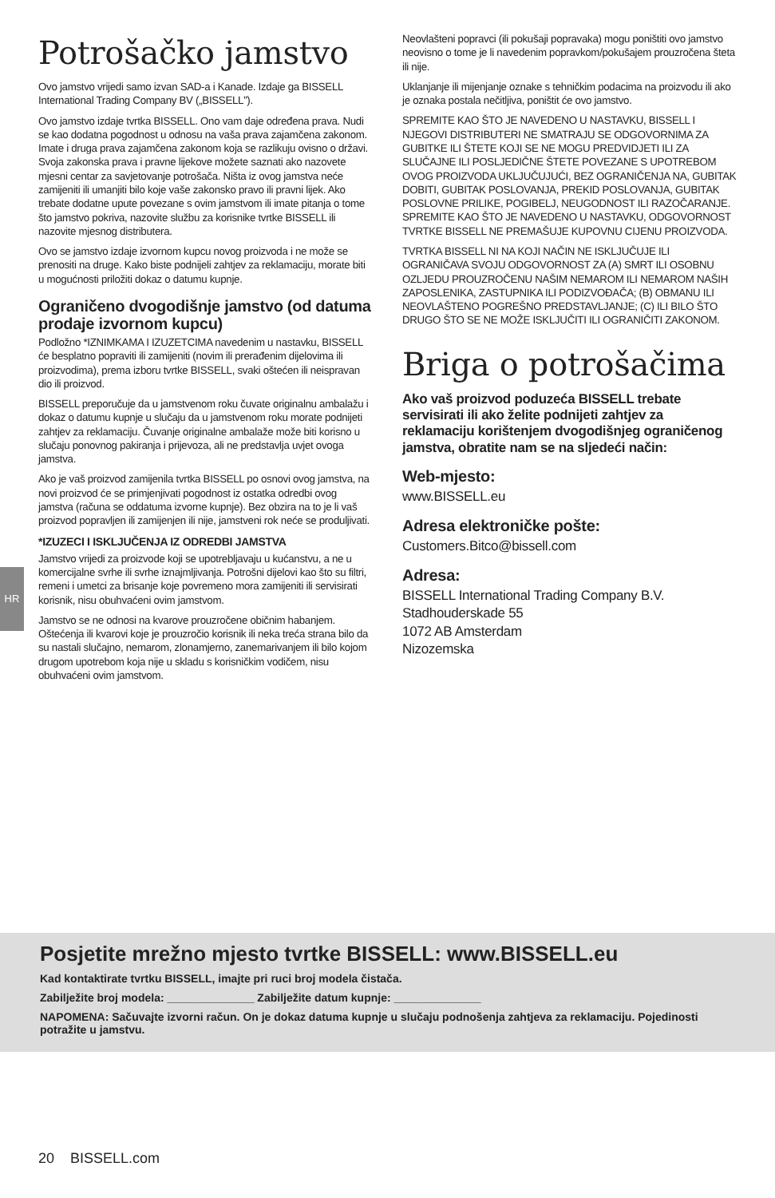HR
Potrošačko jamstvo
Ovo jamstvo vrijedi samo izvan SAD-a i Kanade. Izdaje ga BISSELL International Trading Company BV („BISSELL”).
Ovo jamstvo izdaje tvrtka BISSELL. Ono vam daje određena prava. Nudi se kao dodatna pogodnost u odnosu na vaša prava zajamčena zakonom. Imate i druga prava zajamčena zakonom koja se razlikuju ovisno o državi. Svoja zakonska prava i pravne lijekove možete saznati ako nazovete mjesni centar za savjetovanje potrošača. Ništa iz ovog jamstva neće zamijeniti ili umanjiti bilo koje vaše zakonsko pravo ili pravni lijek. Ako trebate dodatne upute povezane s ovim jamstvom ili imate pitanja o tome što jamstvo pokriva, nazovite službu za korisnike tvrtke BISSELL ili nazovite mjesnog distributera.
Ovo se jamstvo izdaje izvornom kupcu novog proizvoda i ne može se prenositi na druge. Kako biste podnijeli zahtjev za reklamaciju, morate biti u mogućnosti priložiti dokaz o datumu kupnje.
Ograničeno dvogodišnje jamstvo (od datuma prodaje izvornom kupcu)
Podložno *IZNIMKAMA I IZUZETCIMA navedenim u nastavku, BISSELL će besplatno popraviti ili zamijeniti (novim ili prerađenim dijelovima ili proizvodima), prema izboru tvrtke BISSELL, svaki oštećen ili neispravan dio ili proizvod.
BISSELL preporučuje da u jamstvenom roku čuvate originalnu ambalažu i dokaz o datumu kupnje u slučaju da u jamstvenom roku morate podnijeti zahtjev za reklamaciju. Čuvanje originalne ambalaže može biti korisno u slučaju ponovnog pakiranja i prijevoza, ali ne predstavlja uvjet ovoga jamstva.
Ako je vaš proizvod zamijenila tvrtka BISSELL po osnovi ovog jamstva, na novi proizvod će se primjenjivati pogodnost iz ostatka odredbi ovog jamstva (računa se oddatuma izvorne kupnje). Bez obzira na to je li vaš proizvod popravljen ili zamijenjen ili nije, jamstveni rok neće se produljivati.
*IZUZECI I ISKLJUČENJA IZ ODREDBI JAMSTVA
Jamstvo vrijedi za proizvode koji se upotrebljavaju u kućanstvu, a ne u komercijalne svrhe ili svrhe iznajmljivanja. Potrošni dijelovi kao što su filtri, remeni i umetci za brisanje koje povremeno mora zamijeniti ili servisirati korisnik, nisu obuhvaćeni ovim jamstvom.
Jamstvo se ne odnosi na kvarove prouzročene običnim habanjem. Oštećenja ili kvarovi koje je prouzročio korisnik ili neka treća strana bilo da su nastali slučajno, nemarom, zlonamjerno, zanemarivanjem ili bilo kojom drugom upotrebom koja nije u skladu s korisničkim vodičem, nisu obuhvaćeni ovim jamstvom.
Neovlašteni popravci (ili pokušaji popravaka) mogu poništiti ovo jamstvo neovisno o tome je li navedenim popravkom/pokušajem prouzročena šteta ili nije.
Uklanjanje ili mijenjanje oznake s tehničkim podacima na proizvodu ili ako je oznaka postala nečitljiva, poništit će ovo jamstvo.
SPREMITE KAO ŠTO JE NAVEDENO U NASTAVKU, BISSELL I NJEGOVI DISTRIBUTERI NE SMATRAJU SE ODGOVORNIMA ZA GUBITKE ILI ŠTETE KOJI SE NE MOGU PREDVIDJETI ILI ZA SLUČAJNE ILI POSLJEDIČNE ŠTETE POVEZANE S UPOTREBOM OVOG PROIZVODA UKLJUČUJUĆI, BEZ OGRANIČENJA NA, GUBITAK DOBITI, GUBITAK POSLOVANJA, PREKID POSLOVANJA, GUBITAK POSLOVNE PRILIKE, POGIBELJ, NEUGODNOST ILI RAZOČARANJE. SPREMITE KAO ŠTO JE NAVEDENO U NASTAVKU, ODGOVORNOST TVRTKE BISSELL NE PREMAŠUJE KUPOVNU CIJENU PROIZVODA.
TVRTKA BISSELL NI NA KOJI NAČIN NE ISKLJUČUJE ILI OGRANIČAVA SVOJU ODGOVORNOST ZA (A) SMRT ILI OSOBNU OZLJEDU PROUZROČENU NAŠIM NEMAROM ILI NEMAROM NAŠIH ZAPOSLENIKA, ZASTUPNIKA ILI PODIZVOĐAČA; (B) OBMANU ILI NEOVLAŠTENO POGREŠNO PREDSTAVLJANJE; (C) ILI BILO ŠTO DRUGO ŠTO SE NE MOŽE ISKLJUČITI ILI OGRANIČITI ZAKONOM.
Briga o potrošačima
Ako vaš proizvod poduzeća BISSELL trebate servisirati ili ako želite podnijeti zahtjev za reklamaciju korištenjem dvogodišnjeg ograničenog jamstva, obratite nam se na sljedeći način:
Web-mjesto:
www.BISSELL.eu
Adresa elektroničke pošte:
Customers.Bitco@bissell.com
Adresa:
BISSELL International Trading Company B.V.
Stadhouderskade 55
1072 AB Amsterdam
Nizozemska
Posjetite mrežno mjesto tvrtke BISSELL: www.BISSELL.eu
Kad kontaktirate tvrtku BISSELL, imajte pri ruci broj modela čistača.
Zabilježite broj modela: ______________ Zabilježite datum kupnje: ______________
NAPOMENA: Sačuvajte izvorni račun. On je dokaz datuma kupnje u slučaju podnošenja zahtjeva za reklamaciju. Pojedinosti potražite u jamstvu.
20 BISSELL.com